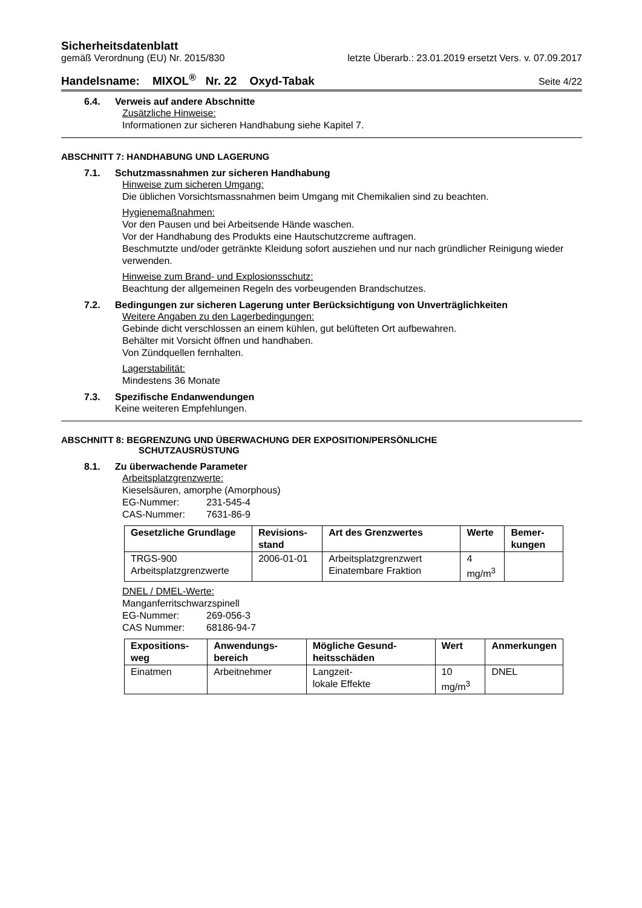Sicherheitsdatenblatt
gemäß Verordnung (EU) Nr. 2015/830 letzte Überarb.: 23.01.2019 ersetzt Vers. v. 07.09.2017
Handelsname: MIXOL<sup>®</sup> Nr. 22 Oxyd-Tabak Seite 4/22
6.4. Verweis auf andere Abschnitte
Zusätzliche Hinweise:
Informationen zur sicheren Handhabung siehe Kapitel 7.
ABSCHNITT 7: HANDHABUNG UND LAGERUNG
7.1. Schutzmassnahmen zur sicheren Handhabung
Hinweise zum sicheren Umgang:
Die üblichen Vorsichtsmassnahmen beim Umgang mit Chemikalien sind zu beachten.
Hygienemaßnahmen:
Vor den Pausen und bei Arbeitsende Hände waschen.
Vor der Handhabung des Produkts eine Hautschutzcreme auftragen.
Beschmutzte und/oder getränkte Kleidung sofort ausziehen und nur nach gründlicher Reinigung wieder verwenden.
Hinweise zum Brand- und Explosionsschutz:
Beachtung der allgemeinen Regeln des vorbeugenden Brandschutzes.
7.2. Bedingungen zur sicheren Lagerung unter Berücksichtigung von Unverträglichkeiten
Weitere Angaben zu den Lagerbedingungen:
Gebinde dicht verschlossen an einem kühlen, gut belüfteten Ort aufbewahren.
Behälter mit Vorsicht öffnen und handhaben.
Von Zündquellen fernhalten.
Lagerstabilität:
Mindestens 36 Monate
7.3. Spezifische Endanwendungen
Keine weiteren Empfehlungen.
ABSCHNITT 8: BEGRENZUNG UND ÜBERWACHUNG DER EXPOSITION/PERSÖNLICHE
SCHUTZAUSRÜSTUNG
8.1. Zu überwachende Parameter
Arbeitsplatzgrenzwerte:
Kieselsäuren, amorphe (Amorphous)
EG-Nummer: 231-545-4
CAS-Nummer: 7631-86-9
| Gesetzliche Grundlage | Revisions-stand | Art des Grenzwertes | Werte | Bemer-kungen |
| --- | --- | --- | --- | --- |
| TRGS-900 Arbeitsplatzgrenzwerte | 2006-01-01 | Arbeitsplatzgrenzwert Einatembare Fraktion | 4 mg/m<sup>3</sup> | |
DNEL / DMEL-Werte:
Manganferritschwarzspinell
EG-Nummer: 269-056-3
CAS Nummer: 68186-94-7
| Expositions-weg | Anwendungs-bereich | Mögliche Gesund-heitsschäden | Wert | Anmerkungen |
| --- | --- | --- | --- | --- |
| Einatmen | Arbeitnehmer | Langzeit- lokale Effekte | 10 mg/m<sup>3</sup> | DNEL |